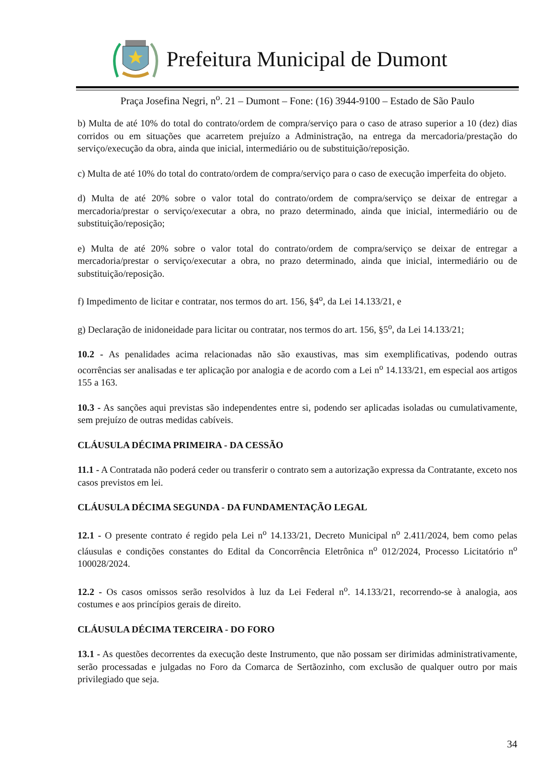Prefeitura Municipal de Dumont
Praça Josefina Negri, n<sup>o</sup>. 21 – Dumont – Fone: (16) 3944-9100 – Estado de São Paulo
b) Multa de até 10% do total do contrato/ordem de compra/serviço para o caso de atraso superior a 10 (dez) dias corridos ou em situações que acarretem prejuízo a Administração, na entrega da mercadoria/prestação do serviço/execução da obra, ainda que inicial, intermediário ou de substituição/reposição.
c) Multa de até 10% do total do contrato/ordem de compra/serviço para o caso de execução imperfeita do objeto.
d) Multa de até 20% sobre o valor total do contrato/ordem de compra/serviço se deixar de entregar a mercadoria/prestar o serviço/executar a obra, no prazo determinado, ainda que inicial, intermediário ou de substituição/reposição;
e) Multa de até 20% sobre o valor total do contrato/ordem de compra/serviço se deixar de entregar a mercadoria/prestar o serviço/executar a obra, no prazo determinado, ainda que inicial, intermediário ou de substituição/reposição.
f) Impedimento de licitar e contratar, nos termos do art. 156, §4<sup>o</sup>, da Lei 14.133/21, e
g) Declaração de inidoneidade para licitar ou contratar, nos termos do art. 156, §5<sup>o</sup>, da Lei 14.133/21;
10.2 - As penalidades acima relacionadas não são exaustivas, mas sim exemplificativas, podendo outras ocorrências ser analisadas e ter aplicação por analogia e de acordo com a Lei n<sup>o</sup> 14.133/21, em especial aos artigos 155 a 163.
10.3 - As sanções aqui previstas são independentes entre si, podendo ser aplicadas isoladas ou cumulativamente, sem prejuízo de outras medidas cabíveis.
CLÁUSULA DÉCIMA PRIMEIRA - DA CESSÃO
11.1 - A Contratada não poderá ceder ou transferir o contrato sem a autorização expressa da Contratante, exceto nos casos previstos em lei.
CLÁUSULA DÉCIMA SEGUNDA - DA FUNDAMENTAÇÃO LEGAL
12.1 - O presente contrato é regido pela Lei n<sup>o</sup> 14.133/21, Decreto Municipal n<sup>o</sup> 2.411/2024, bem como pelas cláusulas e condições constantes do Edital da Concorrência Eletrônica n<sup>o</sup> 012/2024, Processo Licitatório n<sup>o</sup> 100028/2024.
12.2 - Os casos omissos serão resolvidos à luz da Lei Federal n<sup>o</sup>. 14.133/21, recorrendo-se à analogia, aos costumes e aos princípios gerais de direito.
CLÁUSULA DÉCIMA TERCEIRA - DO FORO
13.1 - As questões decorrentes da execução deste Instrumento, que não possam ser dirimidas administrativamente, serão processadas e julgadas no Foro da Comarca de Sertãozinho, com exclusão de qualquer outro por mais privilegiado que seja.
34